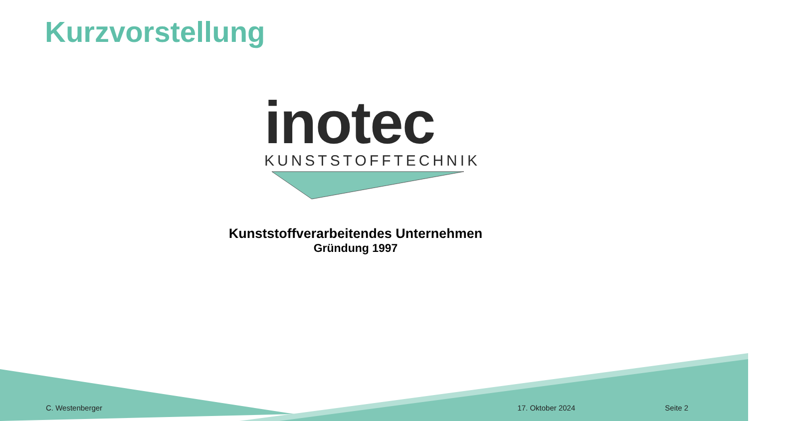Kurzvorstellung
inotec
KUNSTSTOFFTECHNIK
Kunststoffverarbeitendes Unternehmen
Gründung 1997
C. Westenberger 17. Oktober 2024 Seite 2